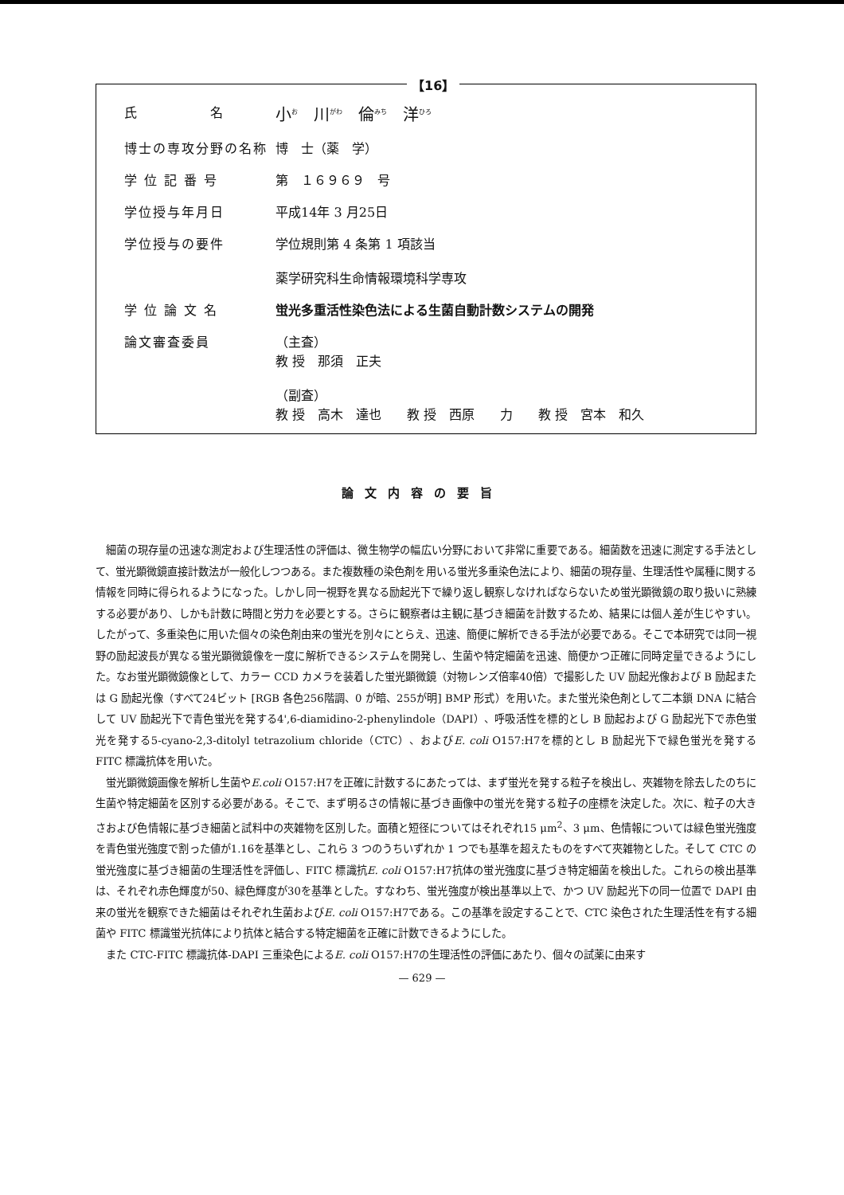【16】
氏　　　　　名
小<sup>お</sup>　川<sup>がわ</sup>　倫<sup>みち</sup>　洋<sup>ひろ</sup>
博士の専攻分野の名称 博　士（薬　学）
学 位 記 番 号 第　１６９６９　号
学位授与年月日 平成14年 3 月25日
学位授与の要件 学位規則第 4 条第 1 項該当
薬学研究科生命情報環境科学専攻
学 位 論 文 名 蛍光多重活性染色法による生菌自動計数システムの開発
論文審査委員 （主査）
教 授　那須　正夫
（副査）
教 授　高木　達也　　教 授　西原　　力　　教 授　宮本　和久
論文内容の要旨
細菌の現存量の迅速な測定および生理活性の評価は、微生物学の幅広い分野において非常に重要である。細菌数を迅速に測定する手法として、蛍光顕微鏡直接計数法が一般化しつつある。また複数種の染色剤を用いる蛍光多重染色法により、細菌の現存量、生理活性や属種に関する情報を同時に得られるようになった。しかし同一視野を異なる励起光下で繰り返し観察しなければならないため蛍光顕微鏡の取り扱いに熟練する必要があり、しかも計数に時間と労力を必要とする。さらに観察者は主観に基づき細菌を計数するため、結果には個人差が生じやすい。したがって、多重染色に用いた個々の染色剤由来の蛍光を別々にとらえ、迅速、簡便に解析できる手法が必要である。そこで本研究では同一視野の励起波長が異なる蛍光顕微鏡像を一度に解析できるシステムを開発し、生菌や特定細菌を迅速、簡便かつ正確に同時定量できるようにした。なお蛍光顕微鏡像として、カラー CCD カメラを装着した蛍光顕微鏡（対物レンズ倍率40倍）で撮影した UV 励起光像および B 励起または G 励起光像（すべて24ビット [RGB 各色256階調、0 が暗、255が明] BMP 形式）を用いた。また蛍光染色剤として二本鎖 DNA に結合して UV 励起光下で青色蛍光を発する4',6-diamidino-2-phenylindole（DAPI）、呼吸活性を標的とし B 励起および G 励起光下で赤色蛍光を発する5-cyano-2,3-ditolyl tetrazolium chloride（CTC）、およびE. coli O157:H7を標的とし B 励起光下で緑色蛍光を発する FITC 標識抗体を用いた。
蛍光顕微鏡画像を解析し生菌やE.coli O157:H7を正確に計数するにあたっては、まず蛍光を発する粒子を検出し、夾雑物を除去したのちに生菌や特定細菌を区別する必要がある。そこで、まず明るさの情報に基づき画像中の蛍光を発する粒子の座標を決定した。次に、粒子の大きさおよび色情報に基づき細菌と試料中の夾雑物を区別した。面積と短径についてはそれぞれ15 μm<sup>2</sup>、3 μm、色情報については緑色蛍光強度を青色蛍光強度で割った値が1.16を基準とし、これら 3 つのうちいずれか 1 つでも基準を超えたものをすべて夾雑物とした。そして CTC の蛍光強度に基づき細菌の生理活性を評価し、FITC 標識抗E. coli O157:H7抗体の蛍光強度に基づき特定細菌を検出した。これらの検出基準は、それぞれ赤色輝度が50、緑色輝度が30を基準とした。すなわち、蛍光強度が検出基準以上で、かつ UV 励起光下の同一位置で DAPI 由来の蛍光を観察できた細菌はそれぞれ生菌およびE. coli O157:H7である。この基準を設定することで、CTC 染色された生理活性を有する細菌や FITC 標識蛍光抗体により抗体と結合する特定細菌を正確に計数できるようにした。
また CTC-FITC 標識抗体-DAPI 三重染色によるE. coli O157:H7の生理活性の評価にあたり、個々の試薬に由来す
— 629 —